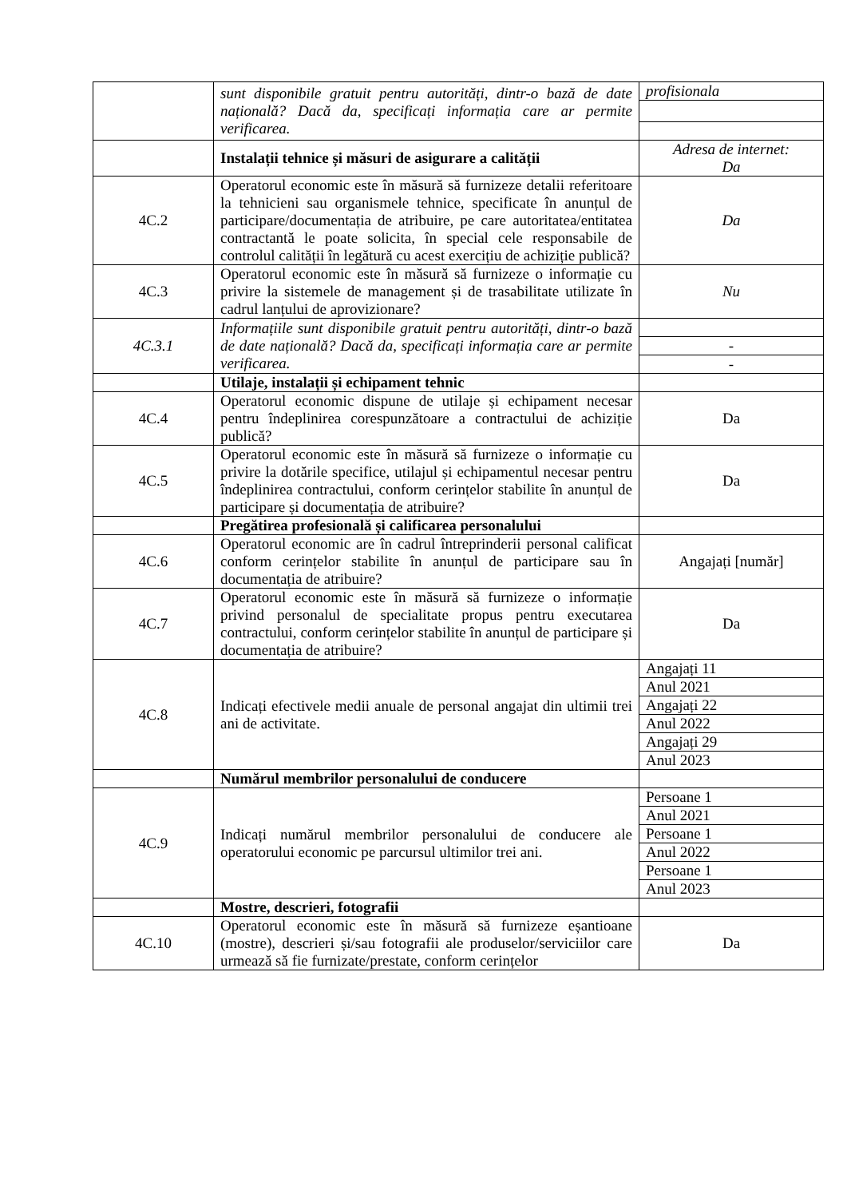| | sunt disponibile gratuit pentru autorități, dintr-o bază de date națională? Dacă da, specificați informația care ar permite verificarea. | profisionala |
| | Instalații tehnice și măsuri de asigurare a calității | Adresa de internet: Da |
| 4C.2 | Operatorul economic este în măsură să furnizeze detalii referitoare la tehnicieni sau organismele tehnice, specificate în anunțul de participare/documentația de atribuire, pe care autoritatea/entitatea contractantă le poate solicita, în special cele responsabile de controlul calității în legătură cu acest exercițiu de achiziție publică? | Da |
| 4C.3 | Operatorul economic este în măsură să furnizeze o informație cu privire la sistemele de management și de trasabilitate utilizate în cadrul lanțului de aprovizionare? | Nu |
| 4C.3.1 | Informațiile sunt disponibile gratuit pentru autorități, dintr-o bază de date națională? Dacă da, specificați informația care ar permite verificarea. | |
| | | - |
| | | - |
| | Utilaje, instalații și echipament tehnic | |
| 4C.4 | Operatorul economic dispune de utilaje și echipament necesar pentru îndeplinirea corespunzătoare a contractului de achiziție publică? | Da |
| 4C.5 | Operatorul economic este în măsură să furnizeze o informație cu privire la dotările specifice, utilajul și echipamentul necesar pentru îndeplinirea contractului, conform cerințelor stabilite în anunțul de participare și documentația de atribuire? | Da |
| | Pregătirea profesională și calificarea personalului | |
| 4C.6 | Operatorul economic are în cadrul întreprinderii personal calificat conform cerințelor stabilite în anunțul de participare sau în documentația de atribuire? | Angajați [număr] |
| 4C.7 | Operatorul economic este în măsură să furnizeze o informație privind personalul de specialitate propus pentru executarea contractului, conform cerințelor stabilite în anunțul de participare și documentația de atribuire? | Da |
| 4C.8 | Indicați efectivele medii anuale de personal angajat din ultimii trei ani de activitate. | Angajați 11 |
| | | Anul 2021 |
| | | Angajați 22 |
| | | Anul 2022 |
| | | Angajați 29 |
| | | Anul 2023 |
| | Numărul membrilor personalului de conducere | |
| 4C.9 | Indicați numărul membrilor personalului de conducere ale operatorului economic pe parcursul ultimilor trei ani. | Persoane 1 |
| | | Anul 2021 |
| | | Persoane 1 |
| | | Anul 2022 |
| | | Persoane 1 |
| | | Anul 2023 |
| | Mostre, descrieri, fotografii | |
| 4C.10 | Operatorul economic este în măsură să furnizeze eșantioane (mostre), descrieri și/sau fotografii ale produselor/serviciilor care urmează să fie furnizate/prestate, conform cerințelor | Da |